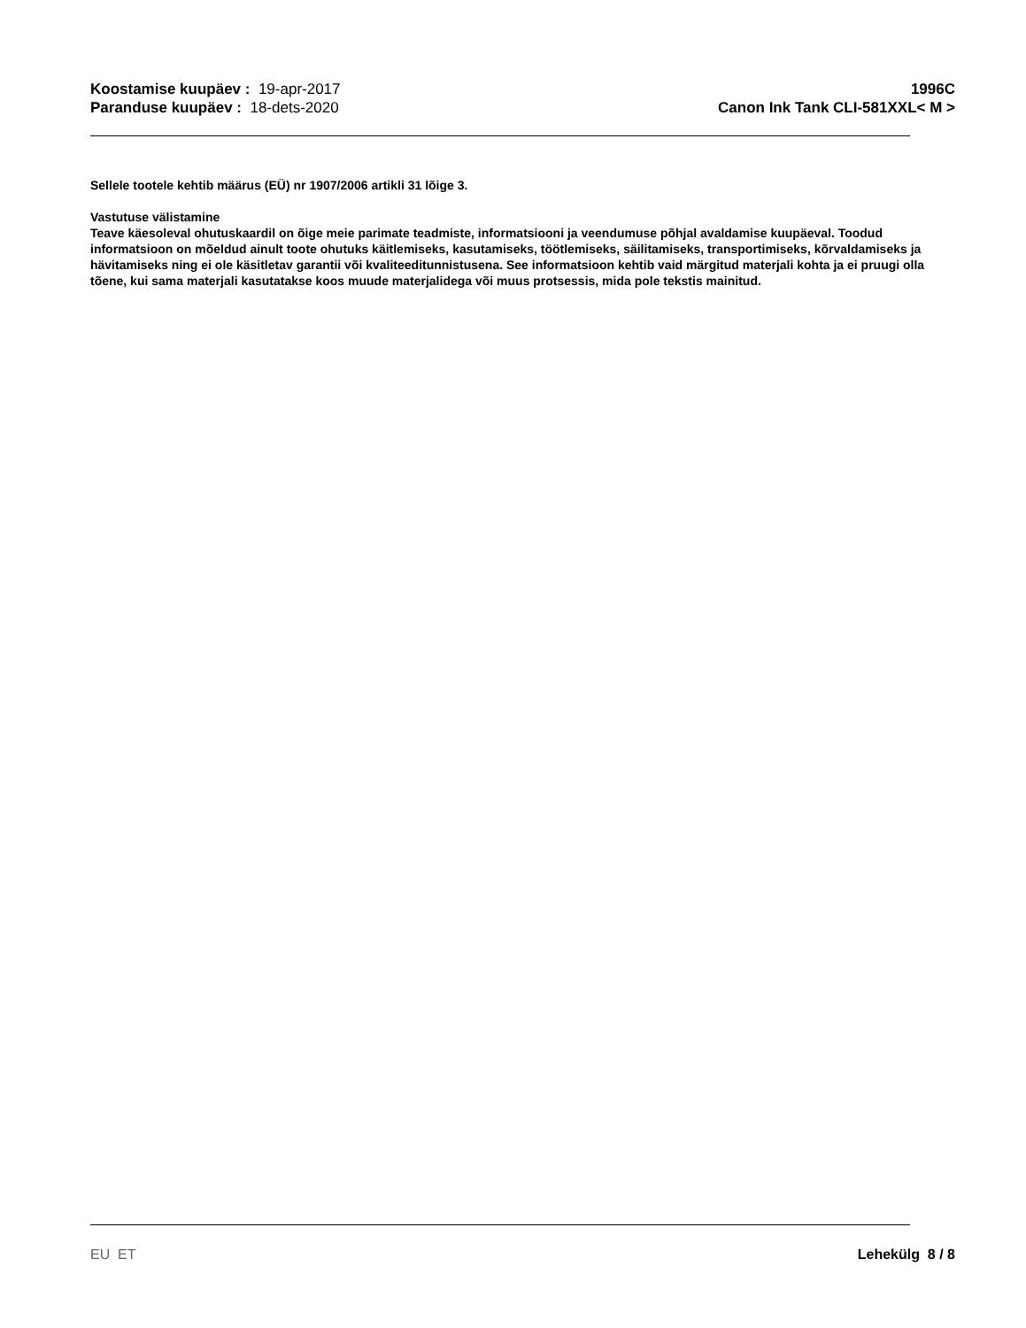Koostamise kuupäev : 19-apr-2017
Paranduse kuupäev : 18-dets-2020
1996C
Canon Ink Tank CLI-581XXL< M >
Sellele tootele kehtib määrus (EÜ) nr 1907/2006 artikli 31 lõige 3.
Vastutuse välistamine
Teave käesoleval ohutuskaardil on õige meie parimate teadmiste, informatsiooni ja veendumuse põhjal avaldamise kuupäeval. Toodud informatsioon on mõeldud ainult toote ohutuks käitlemiseks, kasutamiseks, töötlemiseks, säilitamiseks, transportimiseks, kõrvaldamiseks ja hävitamiseks ning ei ole käsitletav garantii või kvaliteeditunnistusena. See informatsioon kehtib vaid märgitud materjali kohta ja ei pruugi olla tõene, kui sama materjali kasutatakse koos muude materjalidega või muus protsessis, mida pole tekstis mainitud.
EU ET Lehekülg 8 / 8